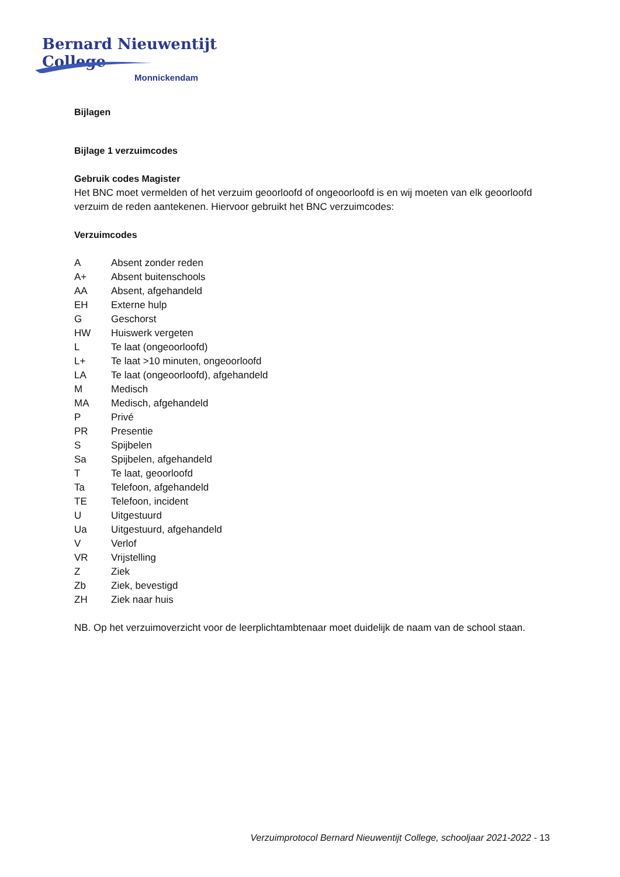Bernard Nieuwentijt College
Monnickendam
Bijlagen
Bijlage 1 verzuimcodes
Gebruik codes Magister
Het BNC moet vermelden of het verzuim geoorloofd of ongeoorloofd is en wij moeten van elk geoorloofd verzuim de reden aantekenen. Hiervoor gebruikt het BNC verzuimcodes:
Verzuimcodes
| A | Absent zonder reden |
| A+ | Absent buitenschools |
| AA | Absent, afgehandeld |
| EH | Externe hulp |
| G | Geschorst |
| HW | Huiswerk vergeten |
| L | Te laat (ongeoorloofd) |
| L+ | Te laat >10 minuten, ongeoorloofd |
| LA | Te laat (ongeoorloofd), afgehandeld |
| M | Medisch |
| MA | Medisch, afgehandeld |
| P | Privé |
| PR | Presentie |
| S | Spijbelen |
| Sa | Spijbelen, afgehandeld |
| T | Te laat, geoorloofd |
| Ta | Telefoon, afgehandeld |
| TE | Telefoon, incident |
| U | Uitgestuurd |
| Ua | Uitgestuurd, afgehandeld |
| V | Verlof |
| VR | Vrijstelling |
| Z | Ziek |
| Zb | Ziek, bevestigd |
| ZH | Ziek naar huis |
NB. Op het verzuimoverzicht voor de leerplichtambtenaar moet duidelijk de naam van de school staan.
Verzuimprotocol Bernard Nieuwentijt College, schooljaar 2021-2022 - 13